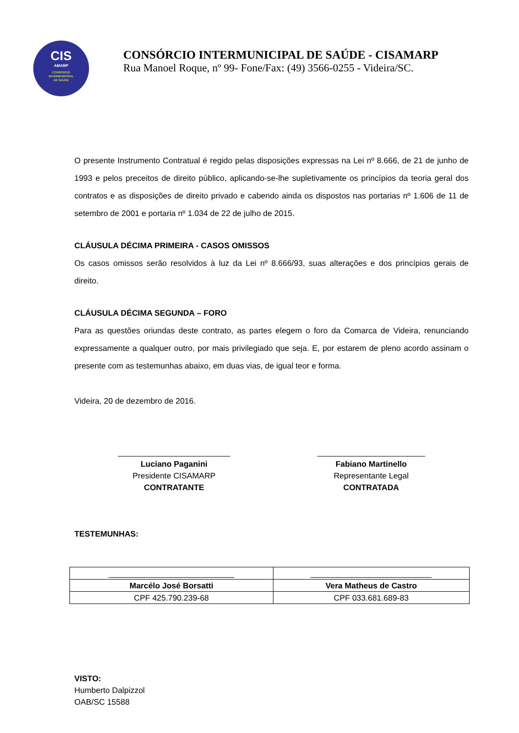CIS
AMARP
CONSÓRCIO
INTERMUNICIPAL
DE SAÚDE
CONSÓRCIO INTERMUNICIPAL DE SAÚDE - CISAMARP
Rua Manoel Roque, nº 99- Fone/Fax: (49) 3566-0255 - Videira/SC.
O presente Instrumento Contratual é regido pelas disposições expressas na Lei nº 8.666, de 21 de junho de 1993 e pelos preceitos de direito público, aplicando-se-lhe supletivamente os princípios da teoria geral dos contratos e as disposições de direito privado e cabendo ainda os dispostos nas portarias nº 1.606 de 11 de setembro de 2001 e portaria nº 1.034 de 22 de julho de 2015.
CLÁUSULA DÉCIMA PRIMEIRA - CASOS OMISSOS
Os casos omissos serão resolvidos à luz da Lei nº 8.666/93, suas alterações e dos princípios gerais de direito.
CLÁUSULA DÉCIMA SEGUNDA – FORO
Para as questões oriundas deste contrato, as partes elegem o foro da Comarca de Videira, renunciando expressamente a qualquer outro, por mais privilegiado que seja. E, por estarem de pleno acordo assinam o presente com as testemunhas abaixo, em duas vias, de igual teor e forma.
Videira, 20 de dezembro de 2016.
_________________________
Luciano Paganini
Presidente CISAMARP
CONTRATANTE
________________________
Fabiano Martinello
Representante Legal
CONTRATADA
TESTEMUNHAS:
| ____________________________ | ___________________________ |
| Marcélo José Borsatti | Vera Matheus de Castro |
| CPF 425.790.239-68 | CPF 033.681.689-83 |
VISTO:
Humberto Dalpizzol
OAB/SC 15588